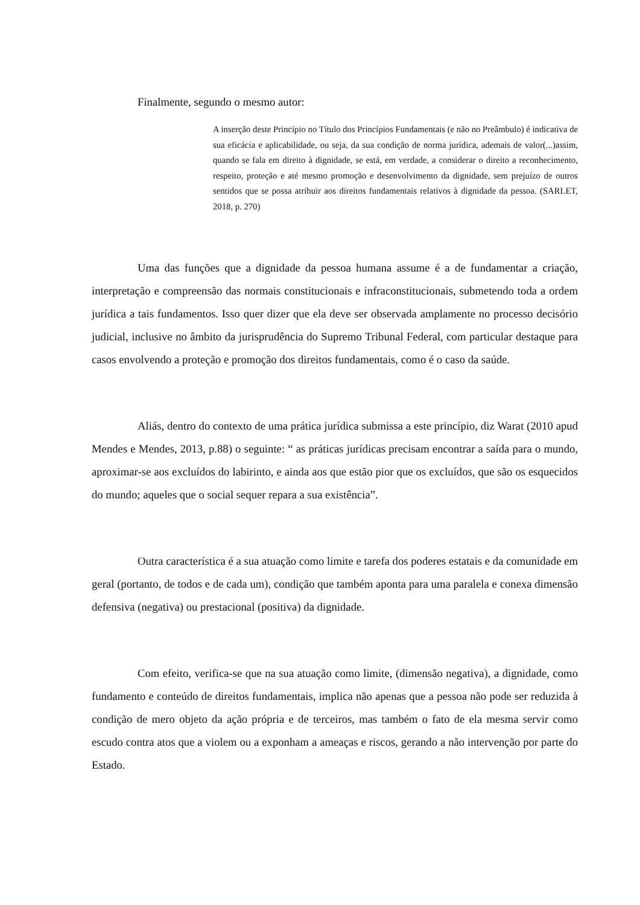Finalmente, segundo o mesmo autor:
A inserção deste Princípio no Título dos Princípios Fundamentais (e não no Preâmbulo) é indicativa de sua eficácia e aplicabilidade, ou seja, da sua condição de norma jurídica, ademais de valor(...)assim, quando se fala em direito à dignidade, se está, em verdade, a considerar o direito a reconhecimento, respeito, proteção e até mesmo promoção e desenvolvimento da dignidade, sem prejuízo de outros sentidos que se possa atribuir aos direitos fundamentais relativos à dignidade da pessoa. (SARLET, 2018, p. 270)
Uma das funções que a dignidade da pessoa humana assume é a de fundamentar a criação, interpretação e compreensão das normais constitucionais e infraconstitucionais, submetendo toda a ordem jurídica a tais fundamentos. Isso quer dizer que ela deve ser observada amplamente no processo decisório judicial, inclusive no âmbito da jurisprudência do Supremo Tribunal Federal, com particular destaque para casos envolvendo a proteção e promoção dos direitos fundamentais, como é o caso da saúde.
Aliás, dentro do contexto de uma prática jurídica submissa a este princípio, diz Warat (2010 apud Mendes e Mendes, 2013, p.88) o seguinte: “ as práticas jurídicas precisam encontrar a saída para o mundo, aproximar-se aos excluídos do labirinto, e ainda aos que estão pior que os excluídos, que são os esquecidos do mundo; aqueles que o social sequer repara a sua existência”.
Outra característica é a sua atuação como limite e tarefa dos poderes estatais e da comunidade em geral (portanto, de todos e de cada um), condição que também aponta para uma paralela e conexa dimensão defensiva (negativa) ou prestacional (positiva) da dignidade.
Com efeito, verifica-se que na sua atuação como limite, (dimensão negativa), a dignidade, como fundamento e conteúdo de direitos fundamentais, implica não apenas que a pessoa não pode ser reduzida à condição de mero objeto da ação própria e de terceiros, mas também o fato de ela mesma servir como escudo contra atos que a violem ou a exponham a ameaças e riscos, gerando a não intervenção por parte do Estado.